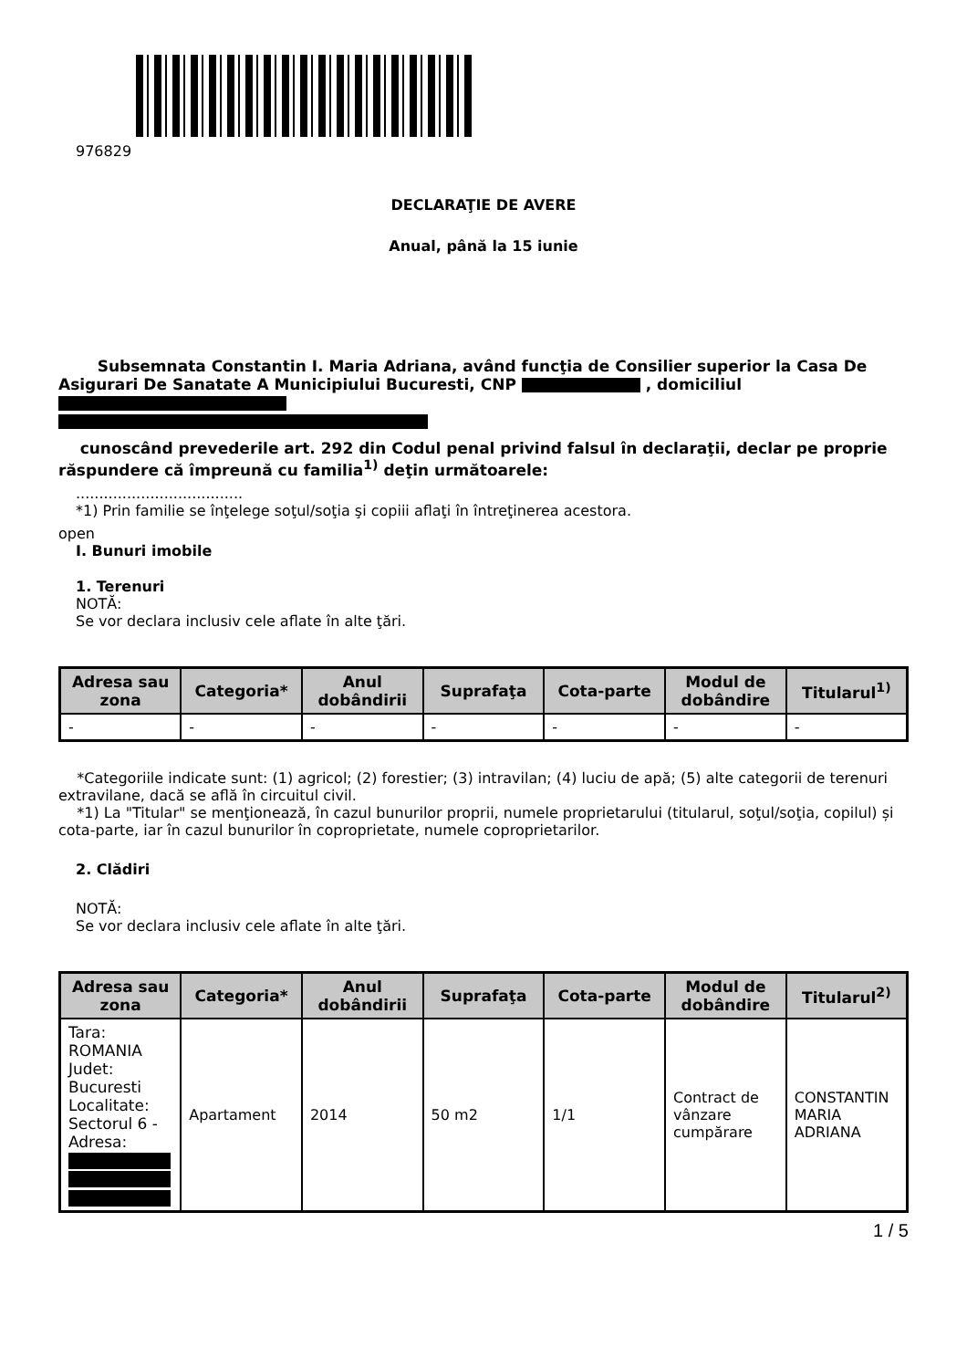976829
DECLARAŢIE DE AVERE
Anual, până la 15 iunie
Subsemnata Constantin I. Maria Adriana, având funcţia de Consilier superior la Casa De Asigurari De Sanatate A Municipiului Bucuresti, CNP , domiciliul
cunoscând prevederile art. 292 din Codul penal privind falsul în declaraţii, declar pe proprie răspundere că împreună cu familia<sup>1)</sup> deţin următoarele:
....................................
*1) Prin familie se înţelege soţul/soţia şi copiii aflaţi în întreţinerea acestora.
open
I. Bunuri imobile
1. Terenuri
NOTĂ:
Se vor declara inclusiv cele aflate în alte ţări.
| Adresa sau zona | Categoria* | Anul dobândirii | Suprafaţa | Cota-parte | Modul de dobândire | Titularul<sup>1)</sup> |
| --- | --- | --- | --- | --- | --- | --- |
| - | - | - | - | - | - | - |
*Categoriile indicate sunt: (1) agricol; (2) forestier; (3) intravilan; (4) luciu de apă; (5) alte categorii de terenuri extravilane, dacă se află în circuitul civil.
*1) La "Titular" se menţionează, în cazul bunurilor proprii, numele proprietarului (titularul, soţul/soţia, copilul) și cota-parte, iar în cazul bunurilor în coproprietate, numele coproprietarilor.
2. Clădiri
NOTĂ:
Se vor declara inclusiv cele aflate în alte ţări.
| Adresa sau zona | Categoria* | Anul dobândirii | Suprafaţa | Cota-parte | Modul de dobândire | Titularul<sup>2)</sup> |
| --- | --- | --- | --- | --- | --- | --- |
| Tara: ROMANIA Judet: Bucuresti Localitate: Sectorul 6 - Adresa: | Apartament | 2014 | 50 m2 | 1/1 | Contract de vânzare cumpărare | CONSTANTIN MARIA ADRIANA |
1 / 5